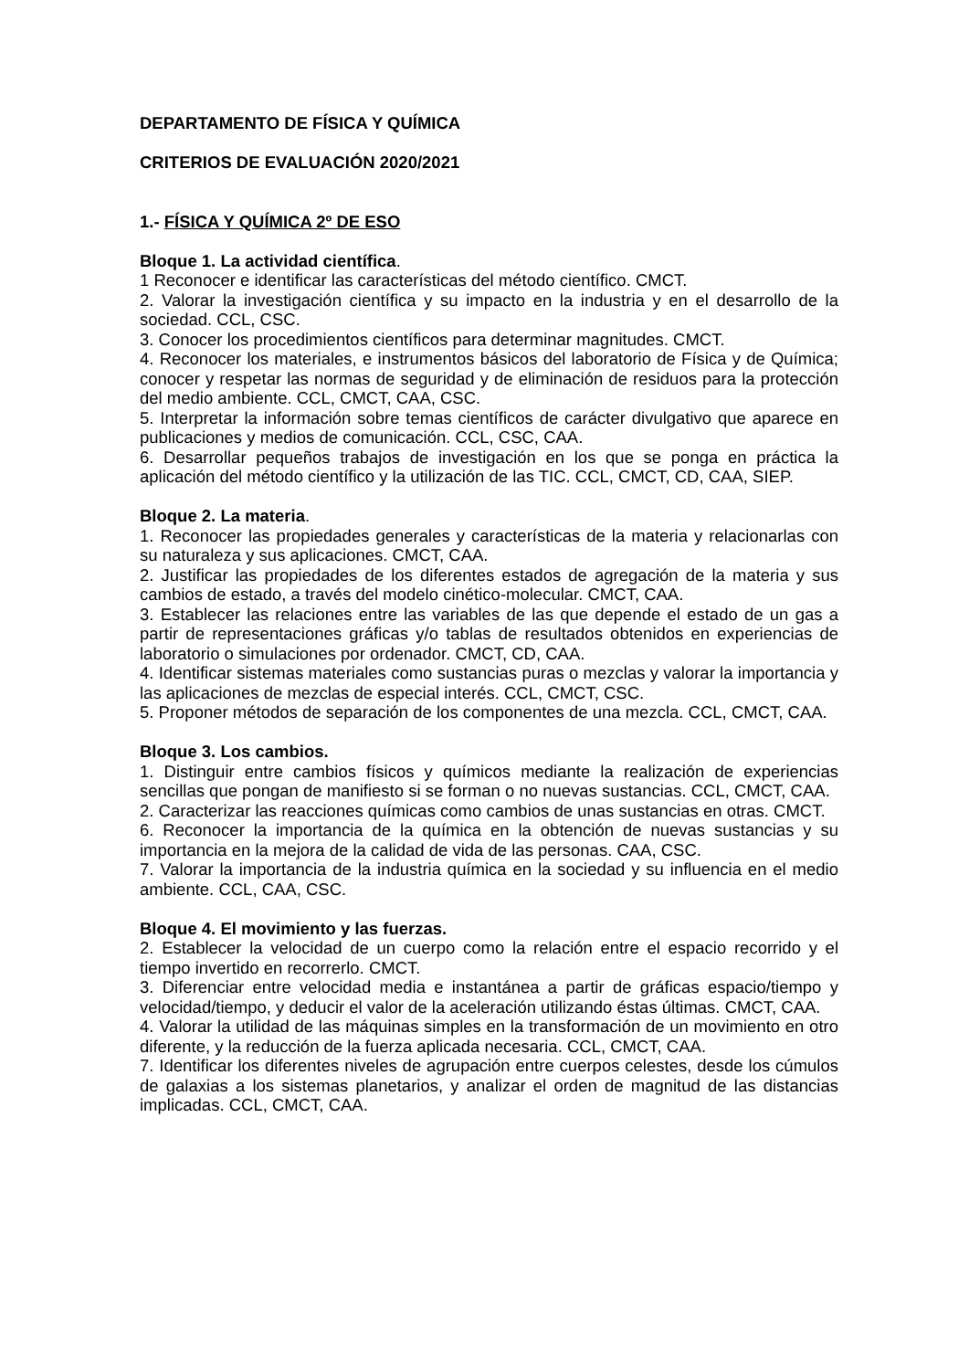DEPARTAMENTO DE FÍSICA Y QUÍMICA
CRITERIOS DE EVALUACIÓN 2020/2021
1.- FÍSICA Y QUÍMICA 2º DE ESO
Bloque 1. La actividad científica.
1 Reconocer e identificar las características del método científico. CMCT.
2. Valorar la investigación científica y su impacto en la industria y en el desarrollo de la sociedad. CCL, CSC.
3. Conocer los procedimientos científicos para determinar magnitudes. CMCT.
4. Reconocer los materiales, e instrumentos básicos del laboratorio de Física y de Química; conocer y respetar las normas de seguridad y de eliminación de residuos para la protección del medio ambiente. CCL, CMCT, CAA, CSC.
5. Interpretar la información sobre temas científicos de carácter divulgativo que aparece en publicaciones y medios de comunicación. CCL, CSC, CAA.
6. Desarrollar pequeños trabajos de investigación en los que se ponga en práctica la aplicación del método científico y la utilización de las TIC. CCL, CMCT, CD, CAA, SIEP.
Bloque 2. La materia.
1. Reconocer las propiedades generales y características de la materia y relacionarlas con su naturaleza y sus aplicaciones. CMCT, CAA.
2. Justificar las propiedades de los diferentes estados de agregación de la materia y sus cambios de estado, a través del modelo cinético-molecular. CMCT, CAA.
3. Establecer las relaciones entre las variables de las que depende el estado de un gas a partir de representaciones gráficas y/o tablas de resultados obtenidos en experiencias de laboratorio o simulaciones por ordenador. CMCT, CD, CAA.
4. Identificar sistemas materiales como sustancias puras o mezclas y valorar la importancia y las aplicaciones de mezclas de especial interés. CCL, CMCT, CSC.
5. Proponer métodos de separación de los componentes de una mezcla. CCL, CMCT, CAA.
Bloque 3. Los cambios.
1. Distinguir entre cambios físicos y químicos mediante la realización de experiencias sencillas que pongan de manifiesto si se forman o no nuevas sustancias. CCL, CMCT, CAA.
2. Caracterizar las reacciones químicas como cambios de unas sustancias en otras. CMCT.
6. Reconocer la importancia de la química en la obtención de nuevas sustancias y su importancia en la mejora de la calidad de vida de las personas. CAA, CSC.
7. Valorar la importancia de la industria química en la sociedad y su influencia en el medio ambiente. CCL, CAA, CSC.
Bloque 4. El movimiento y las fuerzas.
2. Establecer la velocidad de un cuerpo como la relación entre el espacio recorrido y el tiempo invertido en recorrerlo. CMCT.
3. Diferenciar entre velocidad media e instantánea a partir de gráficas espacio/tiempo y velocidad/tiempo, y deducir el valor de la aceleración utilizando éstas últimas. CMCT, CAA.
4. Valorar la utilidad de las máquinas simples en la transformación de un movimiento en otro diferente, y la reducción de la fuerza aplicada necesaria. CCL, CMCT, CAA.
7. Identificar los diferentes niveles de agrupación entre cuerpos celestes, desde los cúmulos de galaxias a los sistemas planetarios, y analizar el orden de magnitud de las distancias implicadas. CCL, CMCT, CAA.